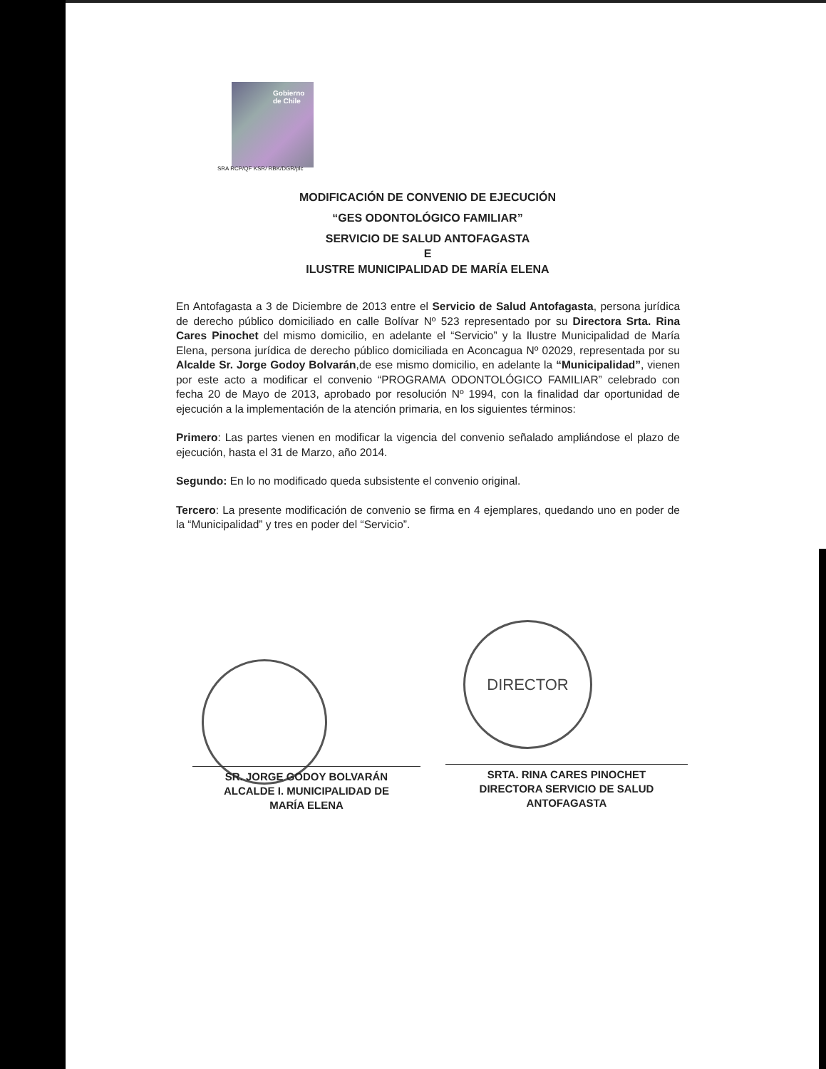Gobierno
de Chile
SRA RCP/QF KSR/ RBK/DGR/plc
DIRECTOR
MODIFICACIÓN DE CONVENIO DE EJECUCIÓN
“GES ODONTOLÓGICO FAMILIAR”
SERVICIO DE SALUD ANTOFAGASTA
E
ILUSTRE MUNICIPALIDAD DE MARÍA ELENA
En Antofagasta a 3 de Diciembre de 2013 entre el Servicio de Salud Antofagasta, persona jurídica de derecho público domiciliado en calle Bolívar Nº 523 representado por su Directora Srta. Rina Cares Pinochet del mismo domicilio, en adelante el “Servicio” y la Ilustre Municipalidad de María Elena, persona jurídica de derecho público domiciliada en Aconcagua Nº 02029, representada por su Alcalde Sr. Jorge Godoy Bolvarán,de ese mismo domicilio, en adelante la “Municipalidad”, vienen por este acto a modificar el convenio “PROGRAMA ODONTOLÓGICO FAMILIAR” celebrado con fecha 20 de Mayo de 2013, aprobado por resolución Nº 1994, con la finalidad dar oportunidad de ejecución a la implementación de la atención primaria, en los siguientes términos:
Primero: Las partes vienen en modificar la vigencia del convenio señalado ampliándose el plazo de ejecución, hasta el 31 de Marzo, año 2014.
Segundo: En lo no modificado queda subsistente el convenio original.
Tercero: La presente modificación de convenio se firma en 4 ejemplares, quedando uno en poder de la “Municipalidad” y tres en poder del “Servicio”.
SR. JORGE GODOY BOLVARÁN
ALCALDE I. MUNICIPALIDAD DE
MARÍA ELENA
SRTA. RINA CARES PINOCHET
DIRECTORA SERVICIO DE SALUD
ANTOFAGASTA